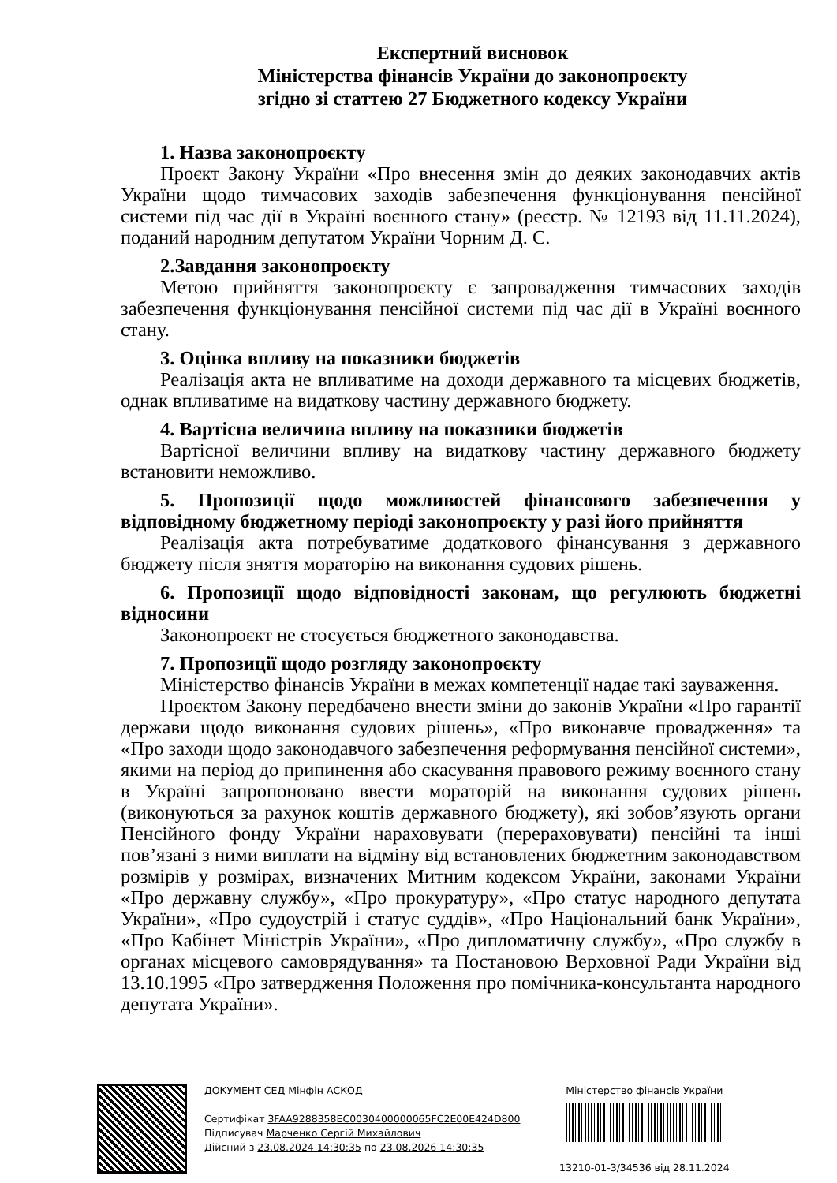Експертний висновок
Міністерства фінансів України до законопроєкту
згідно зі статтею 27 Бюджетного кодексу України
1. Назва законопроєкту
Проєкт Закону України «Про внесення змін до деяких законодавчих актів України щодо тимчасових заходів забезпечення функціонування пенсійної системи під час дії в Україні воєнного стану» (реєстр. № 12193 від 11.11.2024), поданий народним депутатом України Чорним Д. С.
2.Завдання законопроєкту
Метою прийняття законопроєкту є запровадження тимчасових заходів забезпечення функціонування пенсійної системи під час дії в Україні воєнного стану.
3. Оцінка впливу на показники бюджетів
Реалізація акта не впливатиме на доходи державного та місцевих бюджетів, однак впливатиме на видаткову частину державного бюджету.
4. Вартісна величина впливу на показники бюджетів
Вартісної величини впливу на видаткову частину державного бюджету встановити неможливо.
5. Пропозиції щодо можливостей фінансового забезпечення у відповідному бюджетному періоді законопроєкту у разі його прийняття
Реалізація акта потребуватиме додаткового фінансування з державного бюджету після зняття мораторію на виконання судових рішень.
6. Пропозиції щодо відповідності законам, що регулюють бюджетні відносини
Законопроєкт не стосується бюджетного законодавства.
7. Пропозиції щодо розгляду законопроєкту
Міністерство фінансів України в межах компетенції надає такі зауваження.
Проєктом Закону передбачено внести зміни до законів України «Про гарантії держави щодо виконання судових рішень», «Про виконавче провадження» та «Про заходи щодо законодавчого забезпечення реформування пенсійної системи», якими на період до припинення або скасування правового режиму воєнного стану в Україні запропоновано ввести мораторій на виконання судових рішень (виконуються за рахунок коштів державного бюджету), які зобов’язують органи Пенсійного фонду України нараховувати (перераховувати) пенсійні та інші пов’язані з ними виплати на відміну від встановлених бюджетним законодавством розмірів у розмірах, визначених Митним кодексом України, законами України «Про державну службу», «Про прокуратуру», «Про статус народного депутата України», «Про судоустрій і статус суддів», «Про Національний банк України», «Про Кабінет Міністрів України», «Про дипломатичну службу», «Про службу в органах місцевого самоврядування» та Постановою Верховної Ради України від 13.10.1995 «Про затвердження Положення про помічника-консультанта народного депутата України».
ДОКУМЕНТ СЕД Мінфін АСКОД
Сертифікат 3FAA9288358EC0030400000065FC2E00E424D800
Підписувач Марченко Сергій Михайлович
Дійсний з 23.08.2024 14:30:35 по 23.08.2026 14:30:35
Міністерство фінансів України
13210-01-3/34536 від 28.11.2024